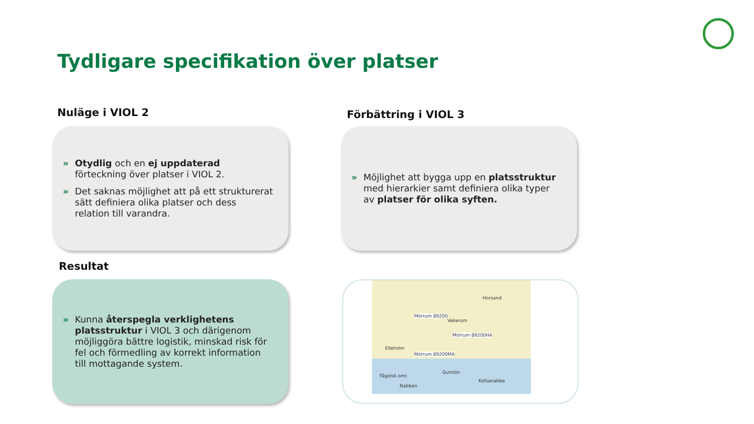Tydligare specifikation över platser
Nuläge i VIOL 2
» Otydlig och en ej uppdaterad förteckning över platser i VIOL 2.
» Det saknas möjlighet att på ett strukturerat sätt definiera olika platser och dess relation till varandra.
Förbättring i VIOL 3
» Möjlighet att bygga upp en platsstruktur med hierarkier samt definiera olika typer av platser för olika syften.
Resultat
» Kunna återspegla verklighetens platsstruktur i VIOL 3 och därigenom möjliggöra bättre logistik, minskad risk för fel och förmedling av korrekt information till mottagande system.
Mörrum 89200
Mörrum 89200HA
Mörrum 89200MA
Elleholm
Vekerum
Fågelsk.omr.
Nabben
Gunnön
Kofsanabbe
Horsand